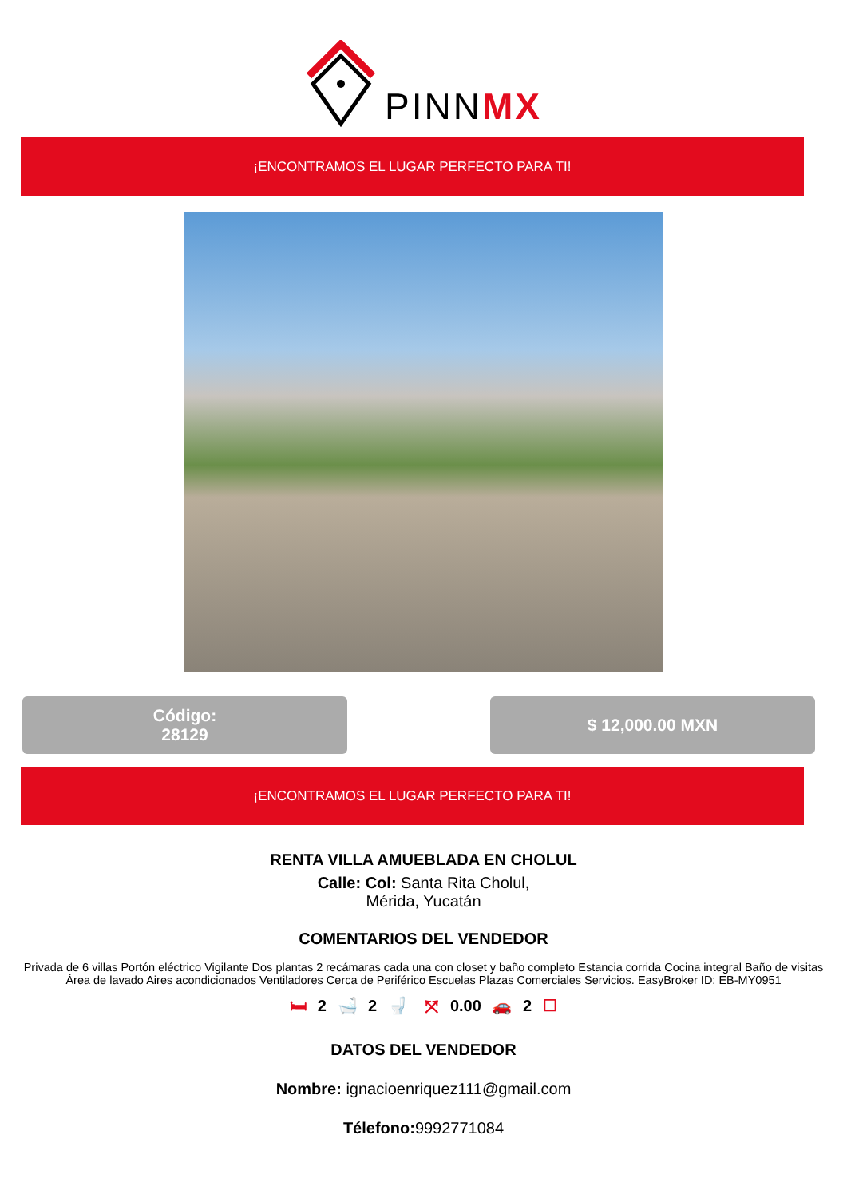PINNMX
¡ENCONTRAMOS EL LUGAR PERFECTO PARA TI!
Código:
28129
$ 12,000.00 MXN
¡ENCONTRAMOS EL LUGAR PERFECTO PARA TI!
RENTA VILLA AMUEBLADA EN CHOLUL
Calle: Col: Santa Rita Cholul,
Mérida, Yucatán
COMENTARIOS DEL VENDEDOR
Privada de 6 villas Portón eléctrico Vigilante Dos plantas 2 recámaras cada una con closet y baño completo Estancia corrida Cocina integral Baño de visitas Área de lavado Aires acondicionados Ventiladores Cerca de Periférico Escuelas Plazas Comerciales Servicios. EasyBroker ID: EB-MY0951
🛏 2 🛁 2 🚽 ⤧ 0.00 🚗 2 ☐
DATOS DEL VENDEDOR
Nombre: ignacioenriquez111@gmail.com
Télefono: 9992771084